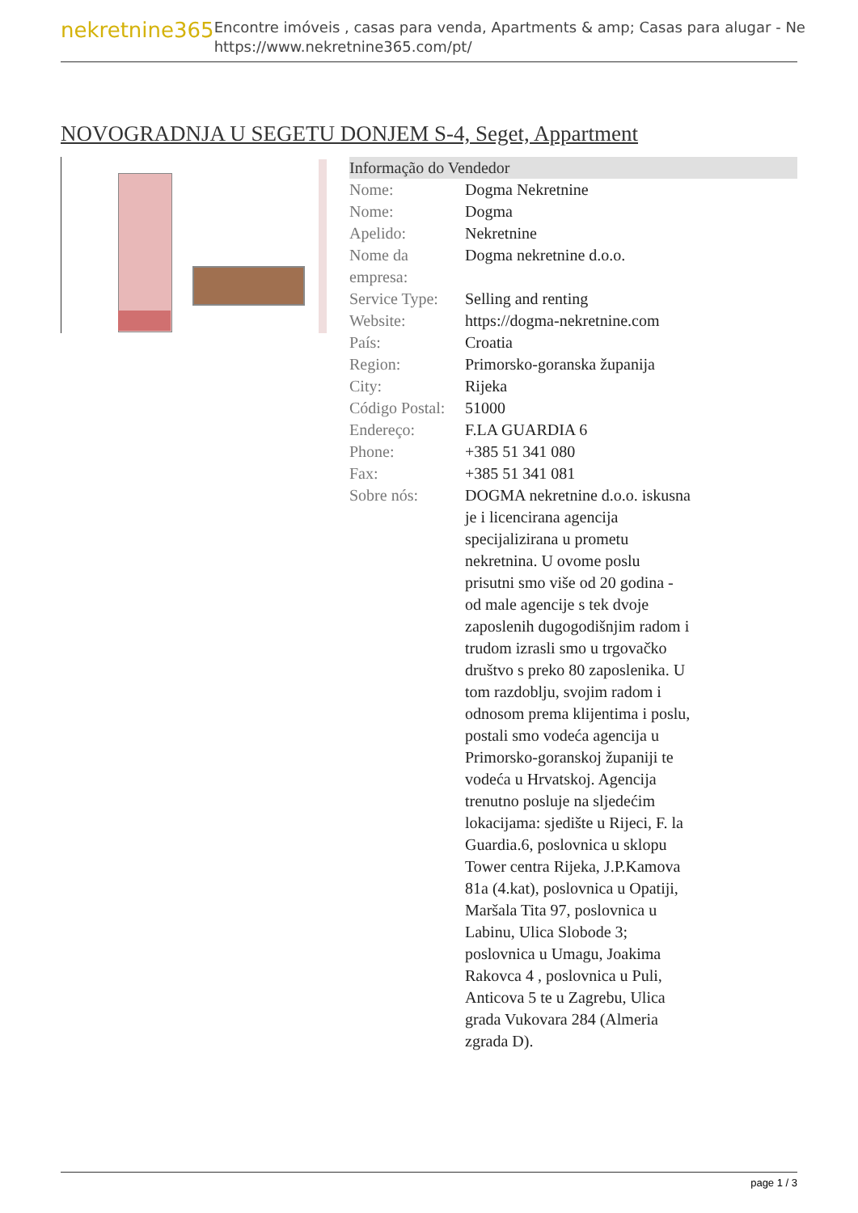nekretnine365
Encontre imóveis , casas para venda, Apartments & amp; Casas para alugar - Ne
https://www.nekretnine365.com/pt/
NOVOGRADNJA U SEGETU DONJEM S-4, Seget, Appartment
| Informação do Vendedor | |
| --- | --- |
| Nome: | Dogma Nekretnine |
| Nome: | Dogma |
| Apelido: | Nekretnine |
| Nome da empresa: | Dogma nekretnine d.o.o. |
| Service Type: | Selling and renting |
| Website: | https://dogma-nekretnine.com |
| País: | Croatia |
| Region: | Primorsko-goranska županija |
| City: | Rijeka |
| Código Postal: | 51000 |
| Endereço: | F.LA GUARDIA 6 |
| Phone: | +385 51 341 080 |
| Fax: | +385 51 341 081 |
| Sobre nós: | DOGMA nekretnine d.o.o. iskusna je i licencirana agencija specijalizirana u prometu nekretnina. U ovome poslu prisutni smo više od 20 godina - od male agencije s tek dvoje zaposlenih dugogodišnjim radom i trudom izrasli smo u trgovačko društvo s preko 80 zaposlenika. U tom razdoblju, svojim radom i odnosom prema klijentima i poslu, postali smo vodeća agencija u Primorsko-goranskoj županiji te vodeća u Hrvatskoj. Agencija trenutno posluje na sljedećim lokacijama: sjedište u Rijeci, F. la Guardia.6, poslovnica u sklopu Tower centra Rijeka, J.P.Kamova 81a (4.kat), poslovnica u Opatiji, Maršala Tita 97, poslovnica u Labinu, Ulica Slobode 3; poslovnica u Umagu, Joakima Rakovca 4 , poslovnica u Puli, Anticova 5 te u Zagrebu, Ulica grada Vukovara 284 (Almeria zgrada D). |
page 1 / 3